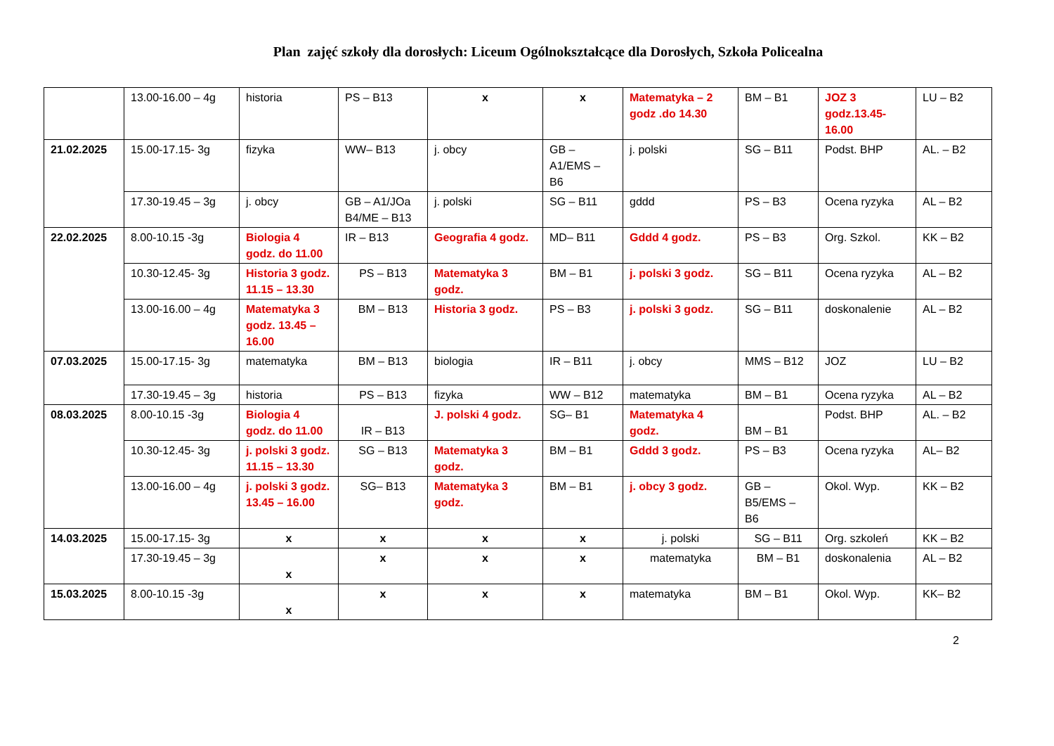Plan zajęć szkoły dla dorosłych: Liceum Ogólnokształcące dla Dorosłych, Szkoła Policealna
| | 13.00-16.00 – 4g | historia | PS – B13 | x | x | Matematyka – 2 godz .do 14.30 | BM – B1 | JOZ 3 godz.13.45-16.00 | LU – B2 |
| 21.02.2025 | 15.00-17.15- 3g | fizyka | WW– B13 | j. obcy | GB – A1/EMS – B6 | j. polski | SG – B11 | Podst. BHP | AL. – B2 |
| | 17.30-19.45 – 3g | j. obcy | GB – A1/JOa B4/ME – B13 | j. polski | SG – B11 | gddd | PS – B3 | Ocena ryzyka | AL – B2 |
| 22.02.2025 | 8.00-10.15 -3g | Biologia 4 godz. do 11.00 | IR – B13 | Geografia 4 godz. | MD– B11 | Gddd 4 godz. | PS – B3 | Org. Szkol. | KK – B2 |
| | 10.30-12.45- 3g | Historia 3 godz. 11.15 – 13.30 | PS – B13 | Matematyka 3 godz. | BM – B1 | j. polski 3 godz. | SG – B11 | Ocena ryzyka | AL – B2 |
| | 13.00-16.00 – 4g | Matematyka 3 godz. 13.45 – 16.00 | BM – B13 | Historia 3 godz. | PS – B3 | j. polski 3 godz. | SG – B11 | doskonalenie | AL – B2 |
| 07.03.2025 | 15.00-17.15- 3g | matematyka | BM – B13 | biologia | IR – B11 | j. obcy | MMS – B12 | JOZ | LU – B2 |
| | 17.30-19.45 – 3g | historia | PS – B13 | fizyka | WW – B12 | matematyka | BM – B1 | Ocena ryzyka | AL – B2 |
| 08.03.2025 | 8.00-10.15 -3g | Biologia 4 godz. do 11.00 | IR – B13 | J. polski 4 godz. | SG– B1 | Matematyka 4 godz. | BM – B1 | Podst. BHP | AL. – B2 |
| | 10.30-12.45- 3g | j. polski 3 godz. 11.15 – 13.30 | SG – B13 | Matematyka 3 godz. | BM – B1 | Gddd 3 godz. | PS – B3 | Ocena ryzyka | AL– B2 |
| | 13.00-16.00 – 4g | j. polski 3 godz. 13.45 – 16.00 | SG– B13 | Matematyka 3 godz. | BM – B1 | j. obcy 3 godz. | GB – B5/EMS – B6 | Okol. Wyp. | KK – B2 |
| 14.03.2025 | 15.00-17.15- 3g | x | x | x | x | j. polski | SG – B11 | Org. szkoleń | KK – B2 |
| | 17.30-19.45 – 3g | x | x | x | x | matematyka | BM – B1 | doskonalenia | AL – B2 |
| 15.03.2025 | 8.00-10.15 -3g | x | x | x | x | matematyka | BM – B1 | Okol. Wyp. | KK– B2 |
2